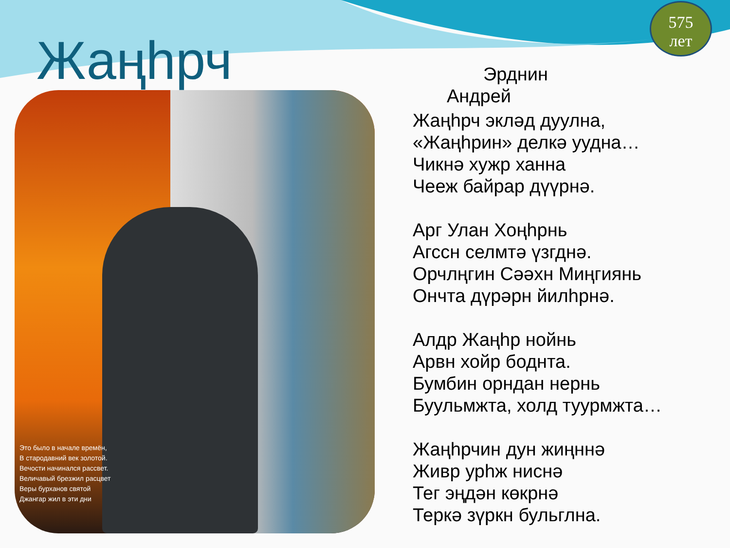575
лет
Жаңһрч
Это было в начале времён,
В стародавний век золотой.
Вечости начинался рассвет.
Величавый брезжил расцвет
Веры бурханов святой
Джангар жил в эти дни
Эрднин
Андрей
Жаңһрч эклəд дуулна,
«Жаңһрин» делкə уудна…
Чикнə хужр ханна
Чееж байрар дүүрнə.
Арг Улан Хоңһрнь
Агссн селмтə үзгднə.
Орчлңгин Сəəхн Миңгиянь
Ончта дүрəрн йилһрнə.
Алдр Жаңһр нойнь
Арвн хойр боднта.
Бумбин орндан нернь
Буульмжта, холд туурмжта…
Жаңһрчин дун жиңннə
Живр урһж ниснə
Тег эңдəн көкрнə
Теркə зүркн бульглна.